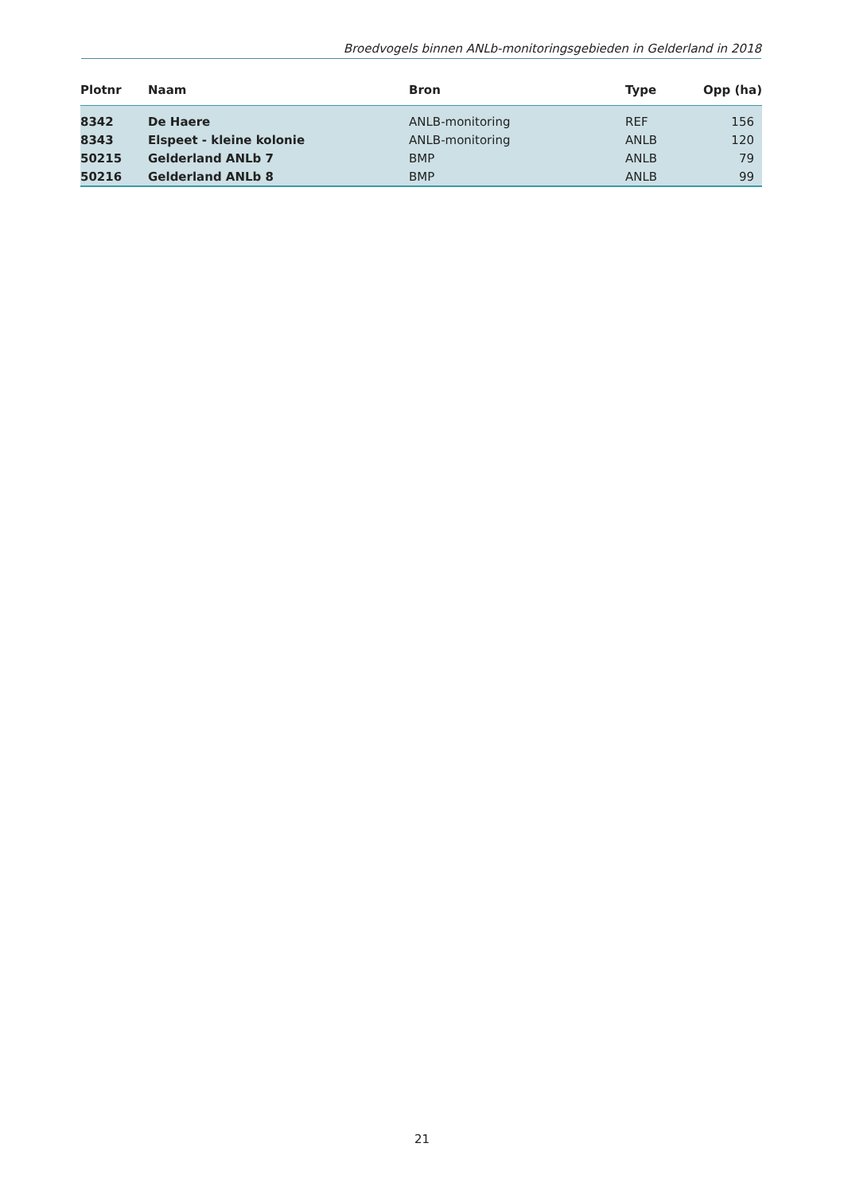Broedvogels binnen ANLb-monitoringsgebieden in Gelderland in 2018
| Plotnr | Naam | Bron | Type | Opp (ha) |
| --- | --- | --- | --- | --- |
| 8342 | De Haere | ANLB-monitoring | REF | 156 |
| 8343 | Elspeet - kleine kolonie | ANLB-monitoring | ANLB | 120 |
| 50215 | Gelderland ANLb 7 | BMP | ANLB | 79 |
| 50216 | Gelderland ANLb 8 | BMP | ANLB | 99 |
21